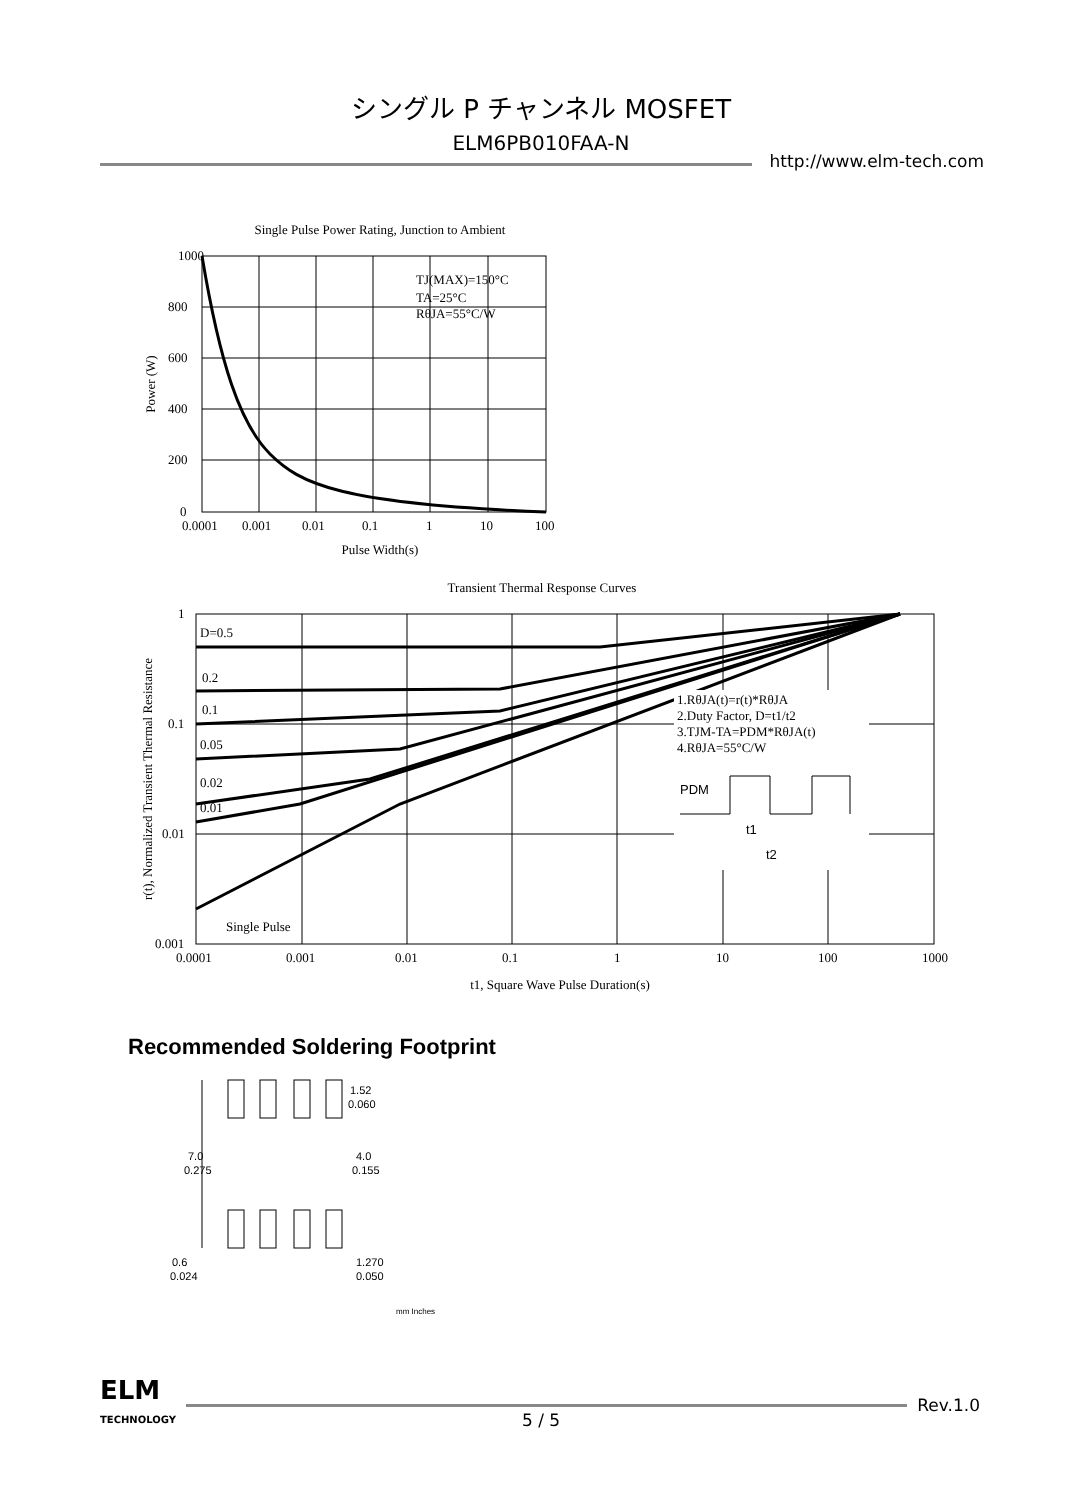シングル P チャンネル MOSFET
ELM6PB010FAA-N
http://www.elm-tech.com
Single Pulse Power Rating, Junction to Ambient
1000
800
600
400
200
0
0.0001
0.001
0.01
0.1
1
10
100
Pulse Width(s)
Power (W)
TJ(MAX)=150°C
TA=25°C
RθJA=55°C/W
Transient Thermal Response Curves
1
0.1
0.01
0.001
D=0.5
0.2
0.1
0.05
0.02
0.01
Single Pulse
0.0001
0.001
0.01
0.1
1
10
100
1000
t1, Square Wave Pulse Duration(s)
r(t), Normalized Transient Thermal Resistance
1.RθJA(t)=r(t)*RθJA
2.Duty Factor, D=t1/t2
3.TJM-TA=PDM*RθJA(t)
4.RθJA=55°C/W
PDM
t1
t2
Recommended Soldering Footprint
1.52
0.060
7.0
0.275
4.0
0.155
0.6
0.024
1.270
0.050
mm Inches
ELM
TECHNOLOGY
Rev.1.0
5 / 5